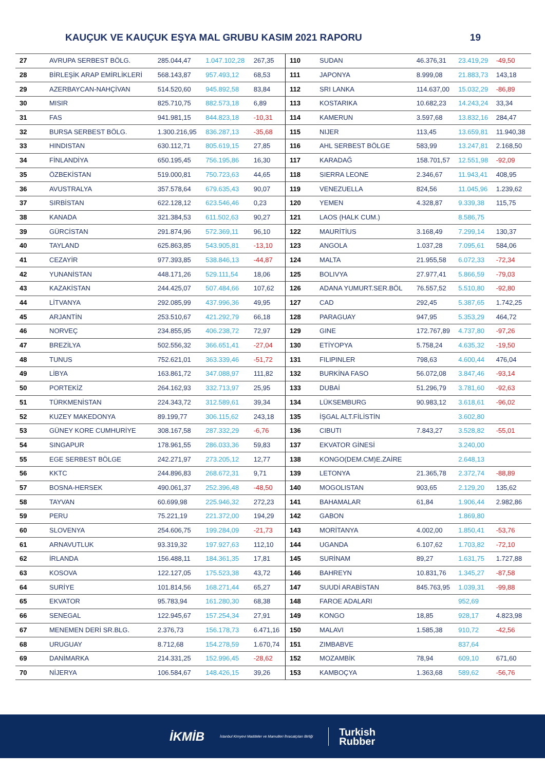KAUÇUK VE KAUÇUK EŞYA MAL GRUBU KASIM 2021 RAPORU 19
| 27 | AVRUPA SERBEST BÖLG. | 285.044,47 | 1.047.102,28 | 267,35 | 110 | SUDAN | 46.376,31 | 23.419,29 | -49,50 |
| 28 | BİRLEŞİK ARAP EMİRLİKLERİ | 568.143,87 | 957.493,12 | 68,53 | 111 | JAPONYA | 8.999,08 | 21.883,73 | 143,18 |
| 29 | AZERBAYCAN-NAHÇİVAN | 514.520,60 | 945.892,58 | 83,84 | 112 | SRI LANKA | 114.637,00 | 15.032,29 | -86,89 |
| 30 | MISIR | 825.710,75 | 882.573,18 | 6,89 | 113 | KOSTARIKA | 10.682,23 | 14.243,24 | 33,34 |
| 31 | FAS | 941.981,15 | 844.823,18 | -10,31 | 114 | KAMERUN | 3.597,68 | 13.832,16 | 284,47 |
| 32 | BURSA SERBEST BÖLG. | 1.300.216,95 | 836.287,13 | -35,68 | 115 | NIJER | 113,45 | 13.659,81 | 11.940,38 |
| 33 | HINDISTAN | 630.112,71 | 805.619,15 | 27,85 | 116 | AHL SERBEST BÖLGE | 583,99 | 13.247,81 | 2.168,50 |
| 34 | FİNLANDİYA | 650.195,45 | 756.195,86 | 16,30 | 117 | KARADAĞ | 158.701,57 | 12.551,98 | -92,09 |
| 35 | ÖZBEKİSTAN | 519.000,81 | 750.723,63 | 44,65 | 118 | SIERRA LEONE | 2.346,67 | 11.943,41 | 408,95 |
| 36 | AVUSTRALYA | 357.578,64 | 679.635,43 | 90,07 | 119 | VENEZUELLA | 824,56 | 11.045,96 | 1.239,62 |
| 37 | SIRBİSTAN | 622.128,12 | 623.546,46 | 0,23 | 120 | YEMEN | 4.328,87 | 9.339,38 | 115,75 |
| 38 | KANADA | 321.384,53 | 611.502,63 | 90,27 | 121 | LAOS (HALK CUM.) | | 8.586,75 | |
| 39 | GÜRCİSTAN | 291.874,96 | 572.369,11 | 96,10 | 122 | MAURİTİUS | 3.168,49 | 7.299,14 | 130,37 |
| 40 | TAYLAND | 625.863,85 | 543.905,81 | -13,10 | 123 | ANGOLA | 1.037,28 | 7.095,61 | 584,06 |
| 41 | CEZAYİR | 977.393,85 | 538.846,13 | -44,87 | 124 | MALTA | 21.955,58 | 6.072,33 | -72,34 |
| 42 | YUNANİSTAN | 448.171,26 | 529.111,54 | 18,06 | 125 | BOLIVYA | 27.977,41 | 5.866,59 | -79,03 |
| 43 | KAZAKİSTAN | 244.425,07 | 507.484,66 | 107,62 | 126 | ADANA YUMURT.SER.BÖL | 76.557,52 | 5.510,80 | -92,80 |
| 44 | LİTVANYA | 292.085,99 | 437.996,36 | 49,95 | 127 | CAD | 292,45 | 5.387,65 | 1.742,25 |
| 45 | ARJANTİN | 253.510,67 | 421.292,79 | 66,18 | 128 | PARAGUAY | 947,95 | 5.353,29 | 464,72 |
| 46 | NORVEÇ | 234.855,95 | 406.238,72 | 72,97 | 129 | GINE | 172.767,89 | 4.737,80 | -97,26 |
| 47 | BREZİLYA | 502.556,32 | 366.651,41 | -27,04 | 130 | ETİYOPYA | 5.758,24 | 4.635,32 | -19,50 |
| 48 | TUNUS | 752.621,01 | 363.339,46 | -51,72 | 131 | FILIPINLER | 798,63 | 4.600,44 | 476,04 |
| 49 | LİBYA | 163.861,72 | 347.088,97 | 111,82 | 132 | BURKİNA FASO | 56.072,08 | 3.847,46 | -93,14 |
| 50 | PORTEKİZ | 264.162,93 | 332.713,97 | 25,95 | 133 | DUBAİ | 51.296,79 | 3.781,60 | -92,63 |
| 51 | TÜRKMENİSTAN | 224.343,72 | 312.589,61 | 39,34 | 134 | LÜKSEMBURG | 90.983,12 | 3.618,61 | -96,02 |
| 52 | KUZEY MAKEDONYA | 89.199,77 | 306.115,62 | 243,18 | 135 | İŞGAL ALT.FİLİSTİN | | 3.602,80 | |
| 53 | GÜNEY KORE CUMHURİYE | 308.167,58 | 287.332,29 | -6,76 | 136 | CIBUTI | 7.843,27 | 3.528,82 | -55,01 |
| 54 | SINGAPUR | 178.961,55 | 286.033,36 | 59,83 | 137 | EKVATOR GİNESİ | | 3.240,00 | |
| 55 | EGE SERBEST BÖLGE | 242.271,97 | 273.205,12 | 12,77 | 138 | KONGO(DEM.CM)E.ZAİRE | | 2.648,13 | |
| 56 | KKTC | 244.896,83 | 268.672,31 | 9,71 | 139 | LETONYA | 21.365,78 | 2.372,74 | -88,89 |
| 57 | BOSNA-HERSEK | 490.061,37 | 252.396,48 | -48,50 | 140 | MOGOLISTAN | 903,65 | 2.129,20 | 135,62 |
| 58 | TAYVAN | 60.699,98 | 225.946,32 | 272,23 | 141 | BAHAMALAR | 61,84 | 1.906,44 | 2.982,86 |
| 59 | PERU | 75.221,19 | 221.372,00 | 194,29 | 142 | GABON | | 1.869,80 | |
| 60 | SLOVENYA | 254.606,75 | 199.284,09 | -21,73 | 143 | MORİTANYA | 4.002,00 | 1.850,41 | -53,76 |
| 61 | ARNAVUTLUK | 93.319,32 | 197.927,63 | 112,10 | 144 | UGANDA | 6.107,62 | 1.703,82 | -72,10 |
| 62 | İRLANDA | 156.488,11 | 184.361,35 | 17,81 | 145 | SURİNAM | 89,27 | 1.631,75 | 1.727,88 |
| 63 | KOSOVA | 122.127,05 | 175.523,38 | 43,72 | 146 | BAHREYN | 10.831,76 | 1.345,27 | -87,58 |
| 64 | SURİYE | 101.814,56 | 168.271,44 | 65,27 | 147 | SUUDİ ARABİSTAN | 845.763,95 | 1.039,31 | -99,88 |
| 65 | EKVATOR | 95.783,94 | 161.280,30 | 68,38 | 148 | FAROE ADALARI | | 952,69 | |
| 66 | SENEGAL | 122.945,67 | 157.254,34 | 27,91 | 149 | KONGO | 18,85 | 928,17 | 4.823,98 |
| 67 | MENEMEN DERİ SR.BLG. | 2.376,73 | 156.178,73 | 6.471,16 | 150 | MALAVI | 1.585,38 | 910,72 | -42,56 |
| 68 | URUGUAY | 8.712,68 | 154.278,59 | 1.670,74 | 151 | ZIMBABVE | | 837,64 | |
| 69 | DANİMARKA | 214.331,25 | 152.996,45 | -28,62 | 152 | MOZAMBİK | 78,94 | 609,10 | 671,60 |
| 70 | NİJERYA | 106.584,67 | 148.426,15 | 39,26 | 153 | KAMBOÇYA | 1.363,68 | 589,62 | -56,76 |
İKMİB İstanbul Kimyevi Maddeler ve Mamulleri İhracatçıları Birliği Turkish
Rubber